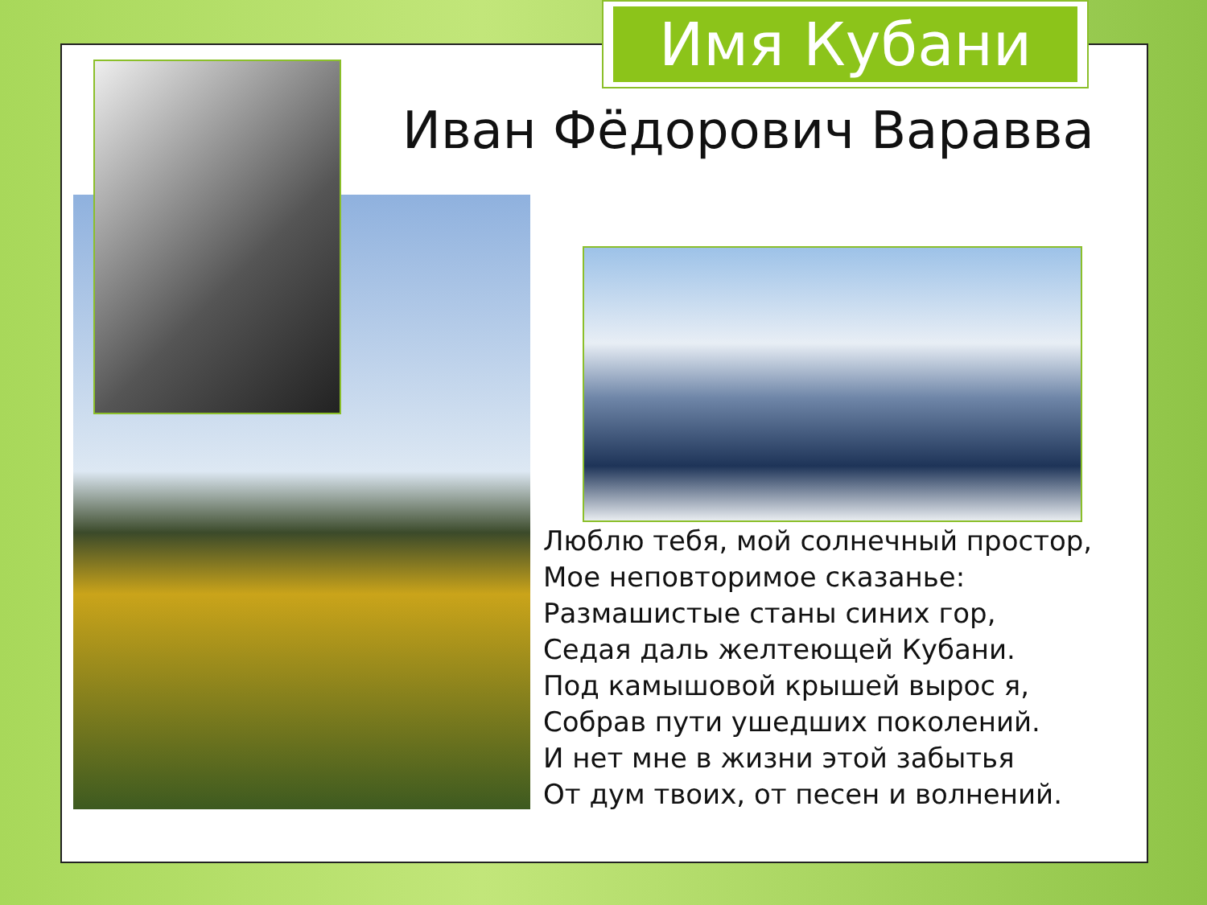Имя Кубани
Иван Фёдорович Варавва
Люблю тебя, мой солнечный простор,
Мое неповторимое сказанье:
Размашистые станы синих гор,
Седая даль желтеющей Кубани.
Под камышовой крышей вырос я,
Собрав пути ушедших поколений.
И нет мне в жизни этой забытья
От дум твоих, от песен и волнений.